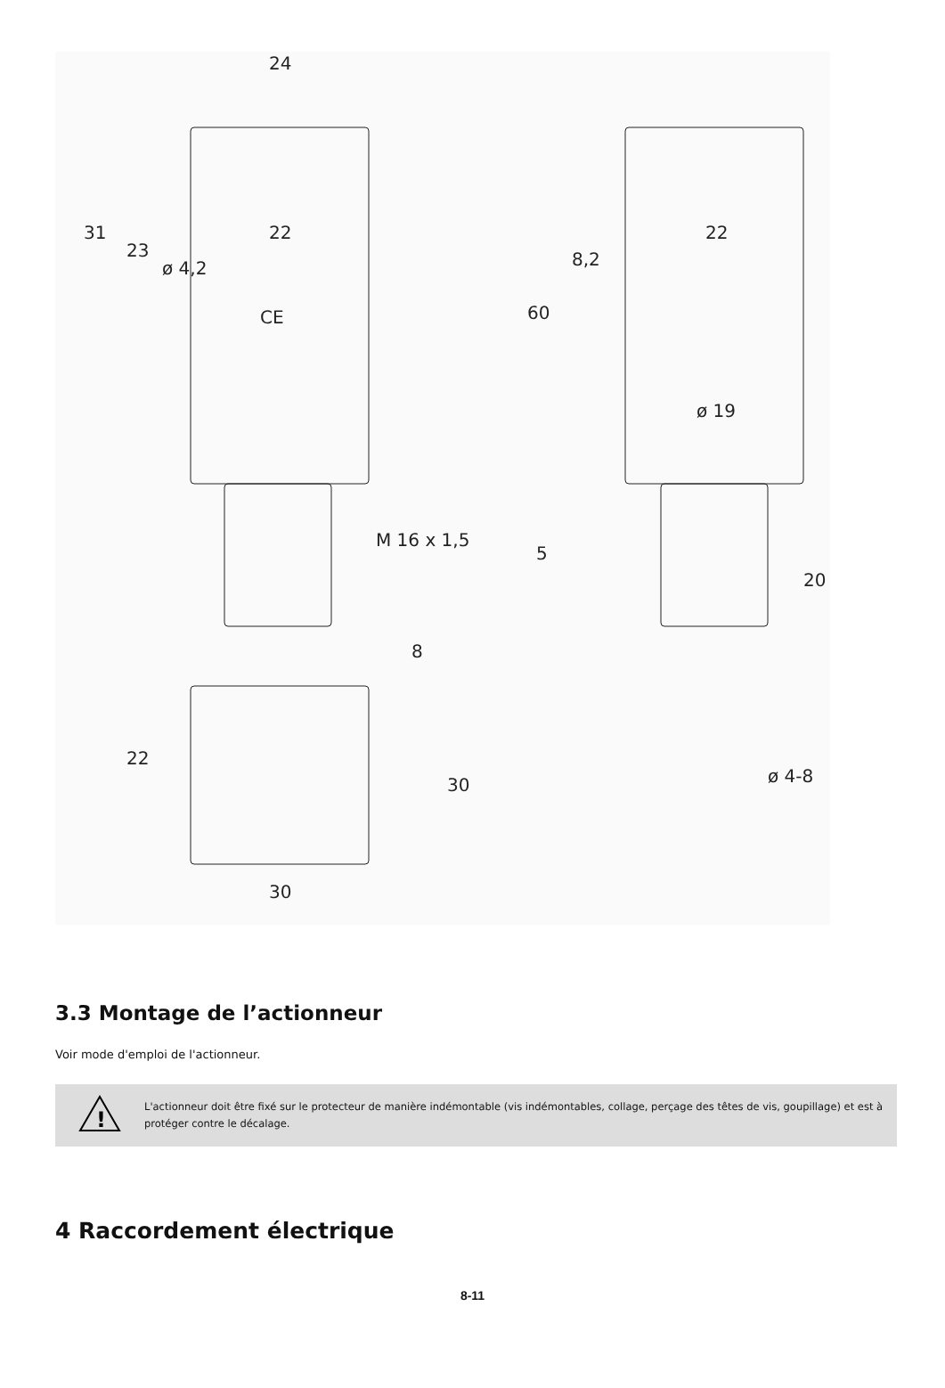24
31
23
22
ø 4,2
CE
M 16 x 1,5
22
8,2
60
ø 19
5
20
8
22
30
30
ø 4-8
3.3 Montage de l’actionneur
Voir mode d'emploi de l'actionneur.
!
L'actionneur doit être fixé sur le protecteur de manière indémontable (vis indémontables, collage, perçage des têtes de vis, goupillage) et est à protéger contre le décalage.
4 Raccordement électrique
8-11